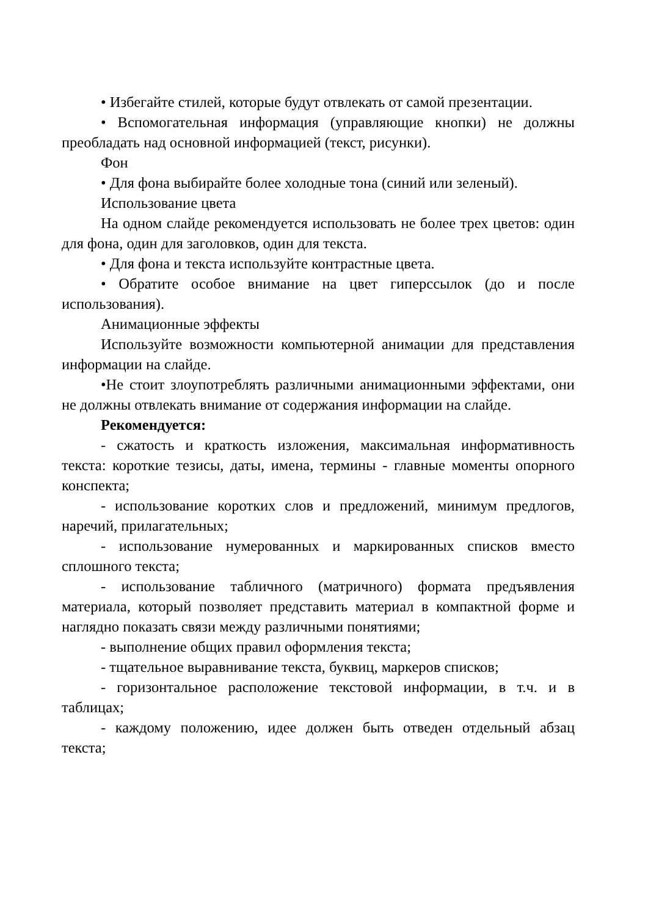• Избегайте стилей, которые будут отвлекать от самой презентации.
• Вспомогательная информация (управляющие кнопки) не должны преобладать над основной информацией (текст, рисунки).
Фон
• Для фона выбирайте более холодные тона (синий или зеленый).
Использование цвета
На одном слайде рекомендуется использовать не более трех цветов: один для фона, один для заголовков, один для текста.
• Для фона и текста используйте контрастные цвета.
• Обратите особое внимание на цвет гиперссылок (до и после использования).
Анимационные эффекты
Используйте возможности компьютерной анимации для представления информации на слайде.
•Не стоит злоупотреблять различными анимационными эффектами, они не должны отвлекать внимание от содержания информации на слайде.
Рекомендуется:
- сжатость и краткость изложения, максимальная информативность текста: короткие тезисы, даты, имена, термины - главные моменты опорного конспекта;
- использование коротких слов и предложений, минимум предлогов, наречий, прилагательных;
- использование нумерованных и маркированных списков вместо сплошного текста;
- использование табличного (матричного) формата предъявления материала, который позволяет представить материал в компактной форме и наглядно показать связи между различными понятиями;
- выполнение общих правил оформления текста;
- тщательное выравнивание текста, буквиц, маркеров списков;
- горизонтальное расположение текстовой информации, в т.ч. и в таблицах;
- каждому положению, идее должен быть отведен отдельный абзац текста;